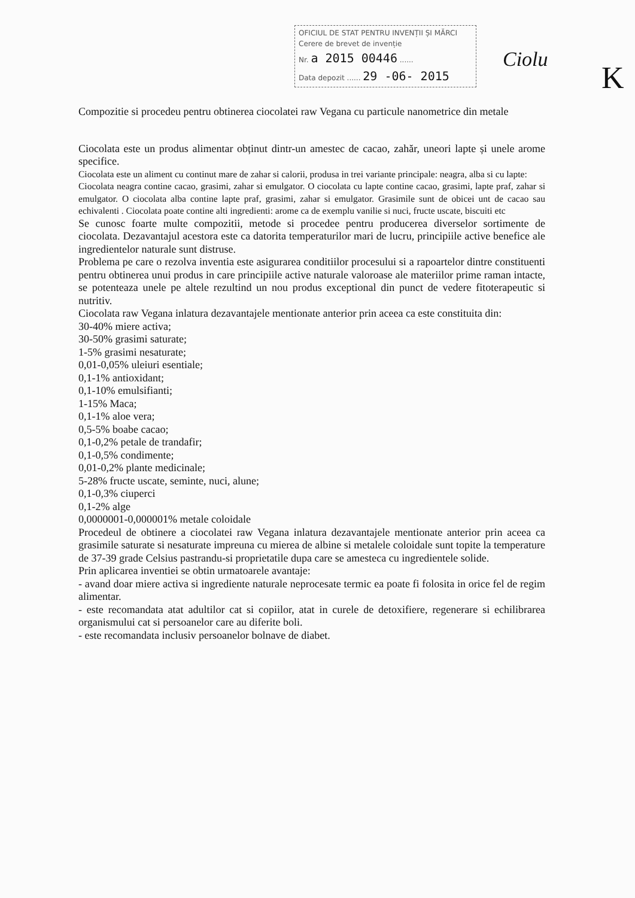OFICIUL DE STAT PENTRU INVENȚII ȘI MĂRCI
Cerere de brevet de invenție
Nr. a 2015 00446 ......
Data depozit ...... 29 -06- 2015
Ciolu K
Compozitie si procedeu pentru obtinerea ciocolatei raw Vegana cu particule nanometrice din metale
Ciocolata este un produs alimentar obținut dintr-un amestec de cacao, zahăr, uneori lapte și unele arome specifice.
Ciocolata este un aliment cu continut mare de zahar si calorii, produsa in trei variante principale: neagra, alba si cu lapte:
Ciocolata neagra contine cacao, grasimi, zahar si emulgator. O ciocolata cu lapte contine cacao, grasimi, lapte praf, zahar si emulgator. O ciocolata alba contine lapte praf, grasimi, zahar si emulgator. Grasimile sunt de obicei unt de cacao sau echivalenti . Ciocolata poate contine alti ingredienti: arome ca de exemplu vanilie si nuci, fructe uscate, biscuiti etc
Se cunosc foarte multe compozitii, metode si procedee pentru producerea diverselor sortimente de ciocolata. Dezavantajul acestora este ca datorita temperaturilor mari de lucru, principiile active benefice ale ingredientelor naturale sunt distruse.
Problema pe care o rezolva inventia este asigurarea conditiilor procesului si a rapoartelor dintre constituenti pentru obtinerea unui produs in care principiile active naturale valoroase ale materiilor prime raman intacte, se potenteaza unele pe altele rezultind un nou produs exceptional din punct de vedere fitoterapeutic si nutritiv.
Ciocolata raw Vegana inlatura dezavantajele mentionate anterior prin aceea ca este constituita din:
30-40% miere activa;
30-50% grasimi saturate;
1-5% grasimi nesaturate;
0,01-0,05% uleiuri esentiale;
0,1-1% antioxidant;
0,1-10% emulsifianti;
1-15% Maca;
0,1-1% aloe vera;
0,5-5% boabe cacao;
0,1-0,2% petale de trandafir;
0,1-0,5% condimente;
0,01-0,2% plante medicinale;
5-28% fructe uscate, seminte, nuci, alune;
0,1-0,3% ciuperci
0,1-2% alge
0,0000001-0,000001% metale coloidale
Procedeul de obtinere a ciocolatei raw Vegana inlatura dezavantajele mentionate anterior prin aceea ca grasimile saturate si nesaturate impreuna cu mierea de albine si metalele coloidale sunt topite la temperature de 37-39 grade Celsius pastrandu-si proprietatile dupa care se amesteca cu ingredientele solide.
Prin aplicarea inventiei se obtin urmatoarele avantaje:
- avand doar miere activa si ingrediente naturale neprocesate termic ea poate fi folosita in orice fel de regim alimentar.
- este recomandata atat adultilor cat si copiilor, atat in curele de detoxifiere, regenerare si echilibrarea organismului cat si persoanelor care au diferite boli.
- este recomandata inclusiv persoanelor bolnave de diabet.